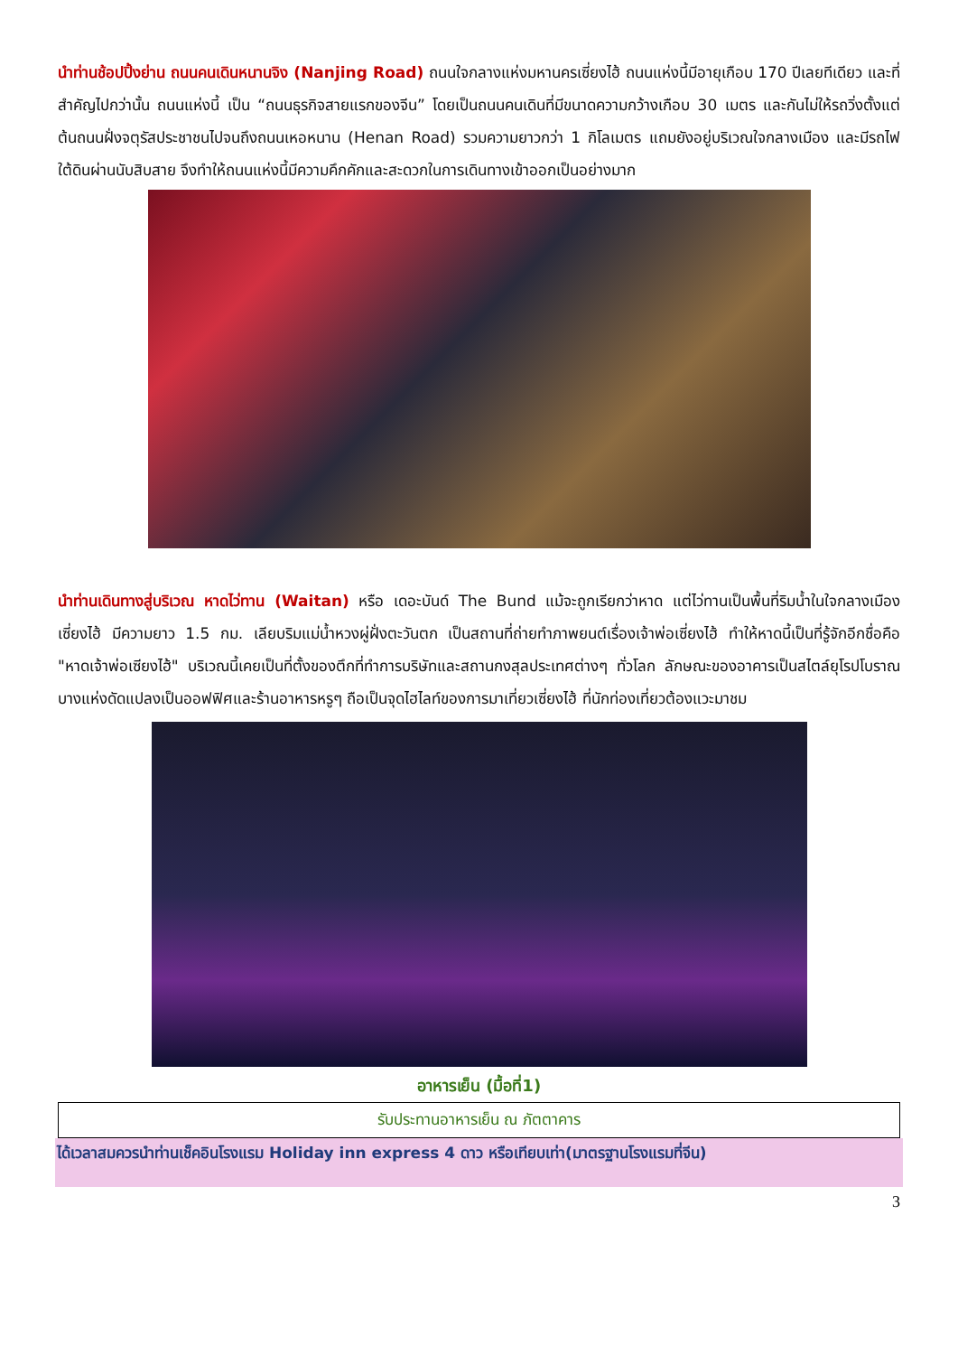นำท่านช้อปปิ้งย่าน ถนนคนเดินหนานจิง (Nanjing Road) ถนนใจกลางแห่งมหานครเซี่ยงไฮ้ ถนนแห่งนี้มีอายุเกือบ 170 ปีเลยทีเดียว และที่สำคัญไปกว่านั้น ถนนแห่งนี้ เป็น “ถนนธุรกิจสายแรกของจีน” โดยเป็นถนนคนเดินที่มีขนาดความกว้างเกือบ 30 เมตร และกันไม่ให้รถวิ่งตั้งแต่ต้นถนนฝั่งจตุรัสประชาชนไปจนถึงถนนเหอหนาน (Henan Road) รวมความยาวกว่า 1 กิโลเมตร แถมยังอยู่บริเวณใจกลางเมือง และมีรถไฟใต้ดินผ่านนับสิบสาย จึงทำให้ถนนแห่งนี้มีความคึกคักและสะดวกในการเดินทางเข้าออกเป็นอย่างมาก
นำท่านเดินทางสู่บริเวณ หาดไว่ทาน (Waitan) หรือ เดอะบันด์ The Bund แม้จะถูกเรียกว่าหาด แต่ไว่ทานเป็นพื้นที่ริมน้ำในใจกลางเมืองเซี่ยงไฮ้ มีความยาว 1.5 กม. เลียบริมแม่น้ำหวงผู่ฝั่งตะวันตก เป็นสถานที่ถ่ายทำภาพยนต์เรื่องเจ้าพ่อเซี่ยงไฮ้ ทำให้หาดนี้เป็นที่รู้จักอีกชื่อคือ "หาดเจ้าพ่อเซียงไฮ้" บริเวณนี้เคยเป็นที่ตั้งของตึกที่ทำการบริษัทและสถานกงสุลประเทศต่างๆ ทั่วโลก ลักษณะของอาคารเป็นสไตล์ยุโรปโบราณ บางแห่งดัดแปลงเป็นออฟฟิศและร้านอาหารหรูๆ ถือเป็นจุดไฮไลท์ของการมาเที่ยวเซี่ยงไฮ้ ที่นักท่องเที่ยวต้องแวะมาชม
อาหารเย็น (มื้อที่1)
| รับประทานอาหารเย็น ณ ภัตตาคาร |
ได้เวลาสมควรนำท่านเช็คอินโรงแรม Holiday inn express 4 ดาว หรือเทียบเท่า(มาตรฐานโรงแรมที่จีน)
3